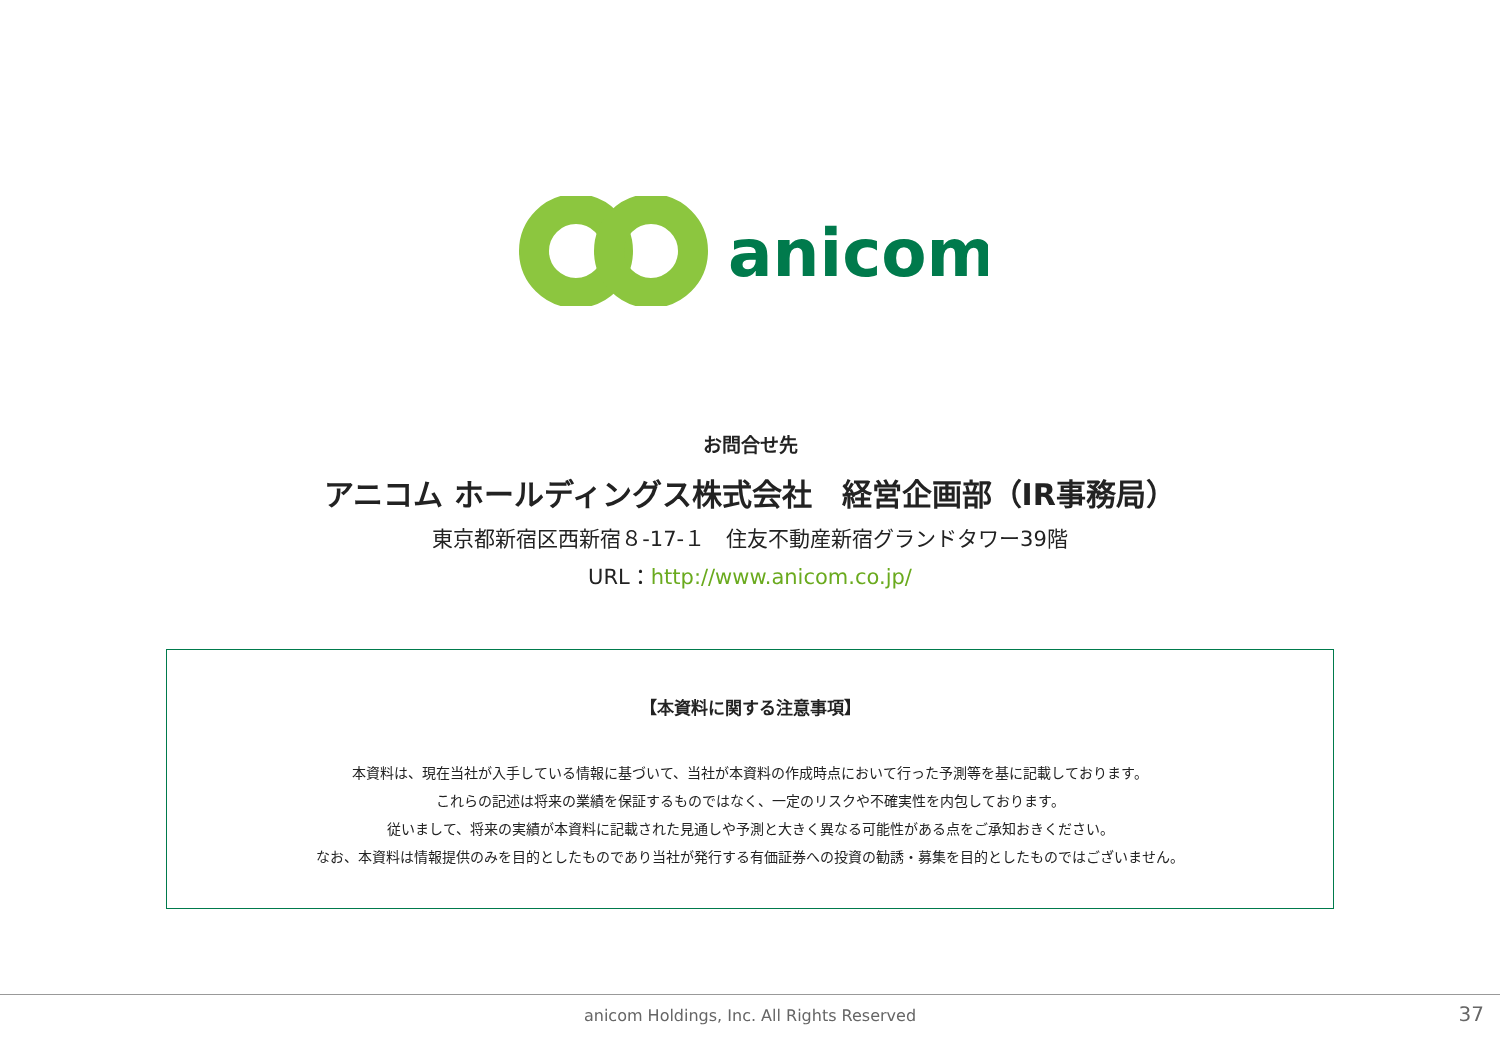anicom
お問合せ先
アニコム ホールディングス株式会社　経営企画部（IR事務局）
東京都新宿区西新宿８-17-１　住友不動産新宿グランドタワー39階
URL：http://www.anicom.co.jp/
【本資料に関する注意事項】
本資料は、現在当社が入手している情報に基づいて、当社が本資料の作成時点において行った予測等を基に記載しております。
これらの記述は将来の業績を保証するものではなく、一定のリスクや不確実性を内包しております。
従いまして、将来の実績が本資料に記載された見通しや予測と大きく異なる可能性がある点をご承知おきください。
なお、本資料は情報提供のみを目的としたものであり当社が発行する有価証券への投資の勧誘・募集を目的としたものではございません。
anicom Holdings, Inc. All Rights Reserved 37